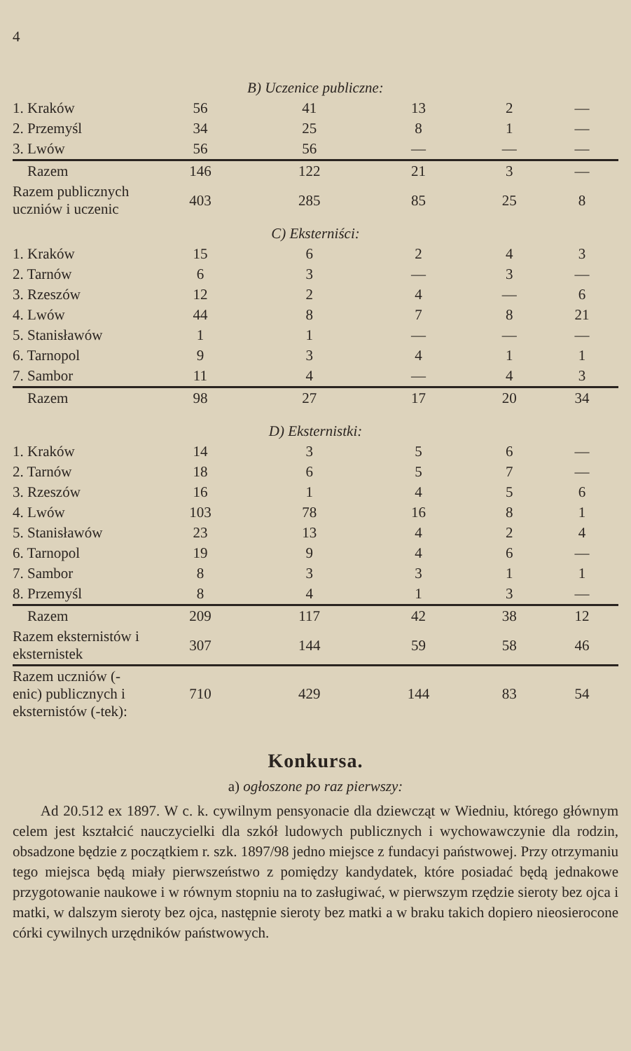4
| B) Uczenice publiczne: | | | | | |
| 1. Kraków | 56 | 41 | 13 | 2 | — |
| 2. Przemyśl | 34 | 25 | 8 | 1 | — |
| 3. Lwów | 56 | 56 | — | — | — |
| Razem | 146 | 122 | 21 | 3 | — |
| Razem publicznych uczniów i uczenic | 403 | 285 | 85 | 25 | 8 |
| C) Eksterniści: | | | | | |
| 1. Kraków | 15 | 6 | 2 | 4 | 3 |
| 2. Tarnów | 6 | 3 | — | 3 | — |
| 3. Rzeszów | 12 | 2 | 4 | — | 6 |
| 4. Lwów | 44 | 8 | 7 | 8 | 21 |
| 5. Stanisławów | 1 | 1 | — | — | — |
| 6. Tarnopol | 9 | 3 | 4 | 1 | 1 |
| 7. Sambor | 11 | 4 | — | 4 | 3 |
| Razem | 98 | 27 | 17 | 20 | 34 |
| D) Eksternistki: | | | | | |
| 1. Kraków | 14 | 3 | 5 | 6 | — |
| 2. Tarnów | 18 | 6 | 5 | 7 | — |
| 3. Rzeszów | 16 | 1 | 4 | 5 | 6 |
| 4. Lwów | 103 | 78 | 16 | 8 | 1 |
| 5. Stanisławów | 23 | 13 | 4 | 2 | 4 |
| 6. Tarnopol | 19 | 9 | 4 | 6 | — |
| 7. Sambor | 8 | 3 | 3 | 1 | 1 |
| 8. Przemyśl | 8 | 4 | 1 | 3 | — |
| Razem | 209 | 117 | 42 | 38 | 12 |
| Razem eksternistów i eksternistek | 307 | 144 | 59 | 58 | 46 |
| Razem uczniów (-enic) publicznych i eksternistów (-tek): | 710 | 429 | 144 | 83 | 54 |
Konkursa.
a) ogłoszone po raz pierwszy:
Ad 20.512 ex 1897. W c. k. cywilnym pensyonacie dla dziewcząt w Wiedniu, którego głównym celem jest kształcić nauczycielki dla szkół ludowych publicznych i wychowawczynie dla rodzin, obsadzone będzie z początkiem r. szk. 1897/98 jedno miejsce z fundacyi państwowej. Przy otrzymaniu tego miejsca będą miały pierwszeństwo z pomiędzy kandydatek, które posiadać będą jednakowe przygotowanie naukowe i w równym stopniu na to zasługiwać, w pierwszym rzędzie sieroty bez ojca i matki, w dalszym sieroty bez ojca, następnie sieroty bez matki a w braku takich dopiero nieosierocone córki cywilnych urzędników państwowych.